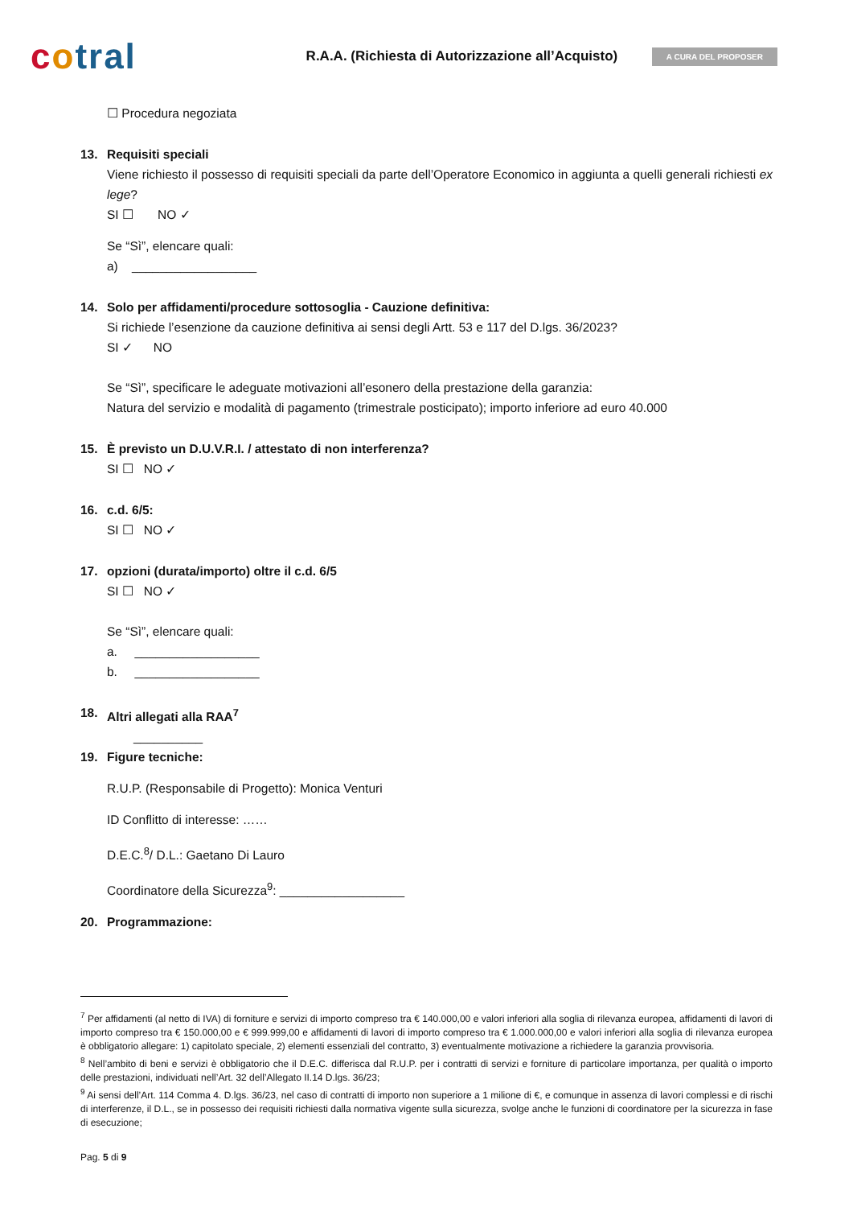cotral
R.A.A. (Richiesta di Autorizzazione all’Acquisto)
A CURA DEL PROPOSER
☐ Procedura negoziata
13. Requisiti speciali
Viene richiesto il possesso di requisiti speciali da parte dell’Operatore Economico in aggiunta a quelli generali richiesti ex lege?
SI ☐ NO ✓
Se “Sì”, elencare quali:
a) __________________
14. Solo per affidamenti/procedure sottosoglia - Cauzione definitiva:
Si richiede l’esenzione da cauzione definitiva ai sensi degli Artt. 53 e 117 del D.lgs. 36/2023?
SI ✓ NO
Se “Sì”, specificare le adeguate motivazioni all’esonero della prestazione della garanzia:
Natura del servizio e modalità di pagamento (trimestrale posticipato); importo inferiore ad euro 40.000
15. È previsto un D.U.V.R.I. / attestato di non interferenza?
SI ☐ NO ✓
16. c.d. 6/5:
SI ☐ NO ✓
17. opzioni (durata/importo) oltre il c.d. 6/5
SI ☐ NO ✓
Se “Sì”, elencare quali:
a. __________________
b. __________________
18. Altri allegati alla RAA<sup>7</sup>
__________
19. Figure tecniche:
R.U.P. (Responsabile di Progetto): Monica Venturi
ID Conflitto di interesse: ……
D.E.C.<sup>8</sup>/ D.L.: Gaetano Di Lauro
Coordinatore della Sicurezza<sup>9</sup>: __________________
20. Programmazione:
<sup>7</sup> Per affidamenti (al netto di IVA) di forniture e servizi di importo compreso tra € 140.000,00 e valori inferiori alla soglia di rilevanza europea, affidamenti di lavori di importo compreso tra € 150.000,00 e € 999.999,00 e affidamenti di lavori di importo compreso tra € 1.000.000,00 e valori inferiori alla soglia di rilevanza europea è obbligatorio allegare: 1) capitolato speciale, 2) elementi essenziali del contratto, 3) eventualmente motivazione a richiedere la garanzia provvisoria.
<sup>8</sup> Nell’ambito di beni e servizi è obbligatorio che il D.E.C. differisca dal R.U.P. per i contratti di servizi e forniture di particolare importanza, per qualità o importo delle prestazioni, individuati nell’Art. 32 dell’Allegato II.14 D.lgs. 36/23;
<sup>9</sup> Ai sensi dell’Art. 114 Comma 4. D.lgs. 36/23, nel caso di contratti di importo non superiore a 1 milione di €, e comunque in assenza di lavori complessi e di rischi di interferenze, il D.L., se in possesso dei requisiti richiesti dalla normativa vigente sulla sicurezza, svolge anche le funzioni di coordinatore per la sicurezza in fase di esecuzione;
Pag. 5 di 9